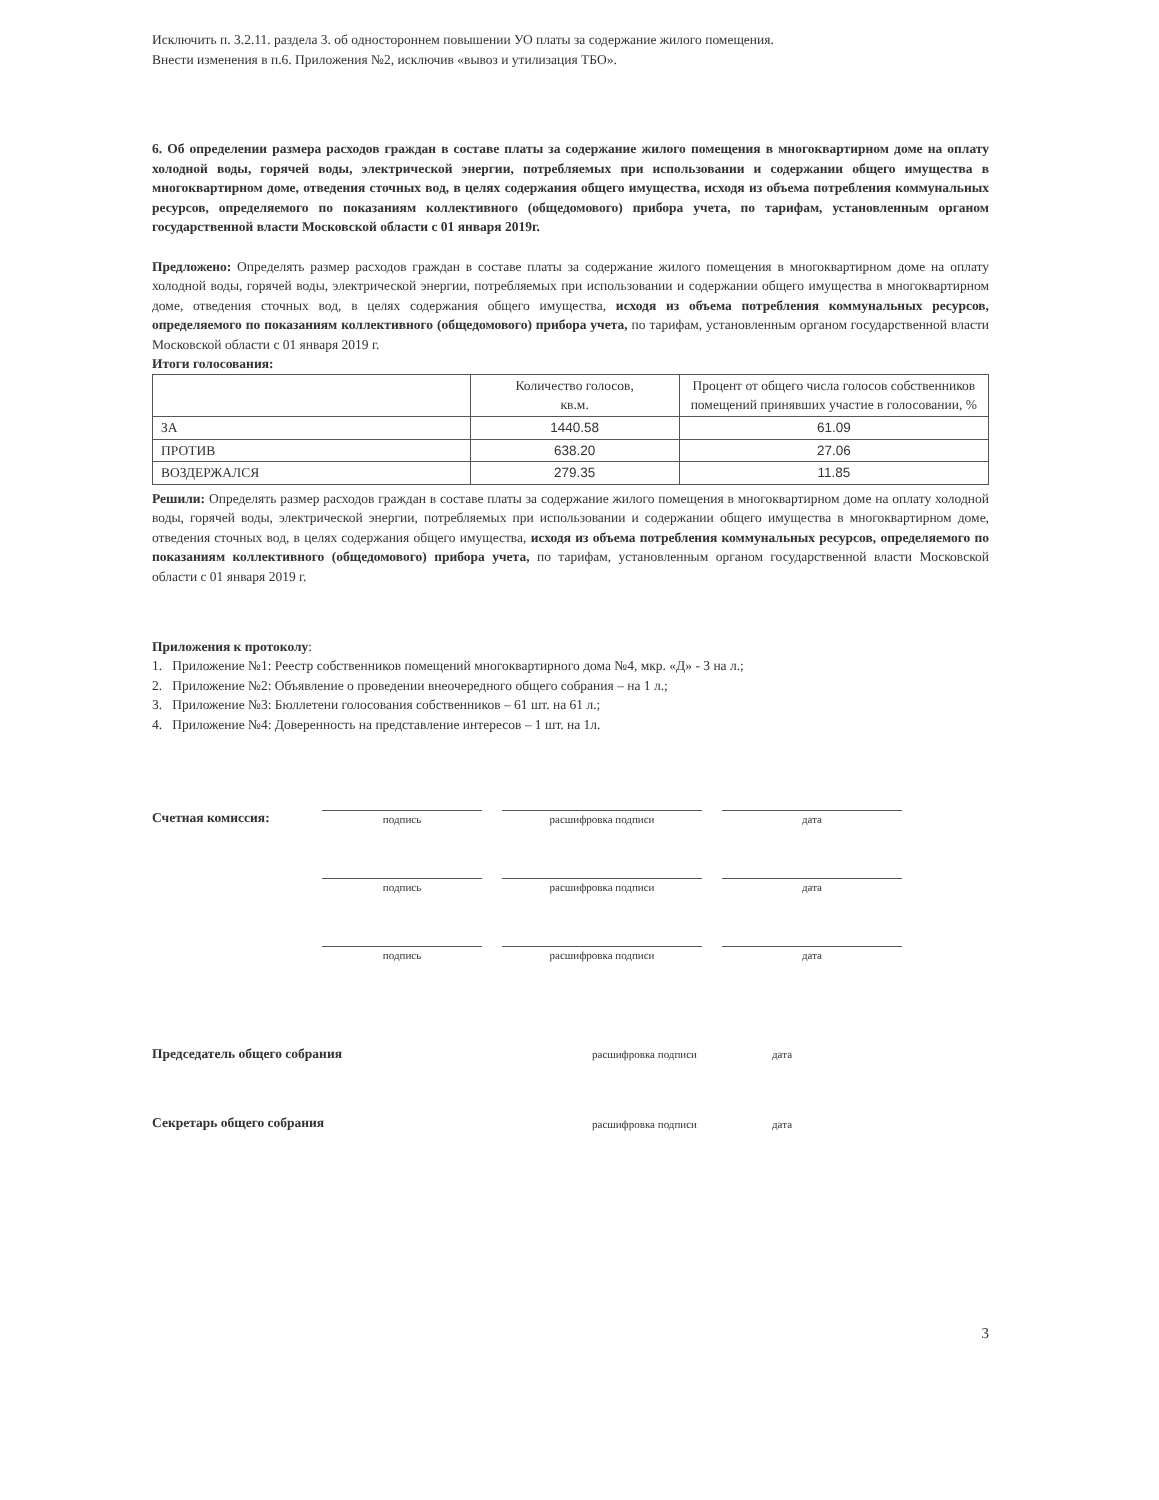Исключить п. 3.2.11. раздела 3. об одностороннем повышении УО платы за содержание жилого помещения.
Внести изменения в п.6. Приложения №2, исключив «вывоз и утилизация ТБО».
6. Об определении размера расходов граждан в составе платы за содержание жилого помещения в многоквартирном доме на оплату холодной воды, горячей воды, электрической энергии, потребляемых при использовании и содержании общего имущества в многоквартирном доме, отведения сточных вод, в целях содержания общего имущества, исходя из объема потребления коммунальных ресурсов, определяемого по показаниям коллективного (общедомового) прибора учета, по тарифам, установленным органом государственной власти Московской области с 01 января 2019г.
Предложено: Определять размер расходов граждан в составе платы за содержание жилого помещения в многоквартирном доме на оплату холодной воды, горячей воды, электрической энергии, потребляемых при использовании и содержании общего имущества в многоквартирном доме, отведения сточных вод, в целях содержания общего имущества, исходя из объема потребления коммунальных ресурсов, определяемого по показаниям коллективного (общедомового) прибора учета, по тарифам, установленным органом государственной власти Московской области с 01 января 2019 г.
Итоги голосования:
| | Количество голосов, кв.м. | Процент от общего числа голосов собственников помещений принявших участие в голосовании, % |
| --- | --- | --- |
| ЗА | 1440.58 | 61.09 |
| ПРОТИВ | 638.20 | 27.06 |
| ВОЗДЕРЖАЛСЯ | 279.35 | 11.85 |
Решили: Определять размер расходов граждан в составе платы за содержание жилого помещения в многоквартирном доме на оплату холодной воды, горячей воды, электрической энергии, потребляемых при использовании и содержании общего имущества в многоквартирном доме, отведения сточных вод, в целях содержания общего имущества, исходя из объема потребления коммунальных ресурсов, определяемого по показаниям коллективного (общедомового) прибора учета, по тарифам, установленным органом государственной власти Московской области с 01 января 2019 г.
Приложения к протоколу:
1. Приложение №1: Реестр собственников помещений многоквартирного дома №4, мкр. «Д» - 3 на л.;
2. Приложение №2: Объявление о проведении внеочередного общего собрания – на 1 л.;
3. Приложение №3: Бюллетени голосования собственников – 61 шт. на 61 л.;
4. Приложение №4: Доверенность на представление интересов – 1 шт. на 1л.
Счетная комиссия: подпись расшифровка подписи дата
подпись расшифровка подписи дата
подпись расшифровка подписи дата
Председатель общего собрания расшифровка подписи дата
Секретарь общего собрания расшифровка подписи дата
3